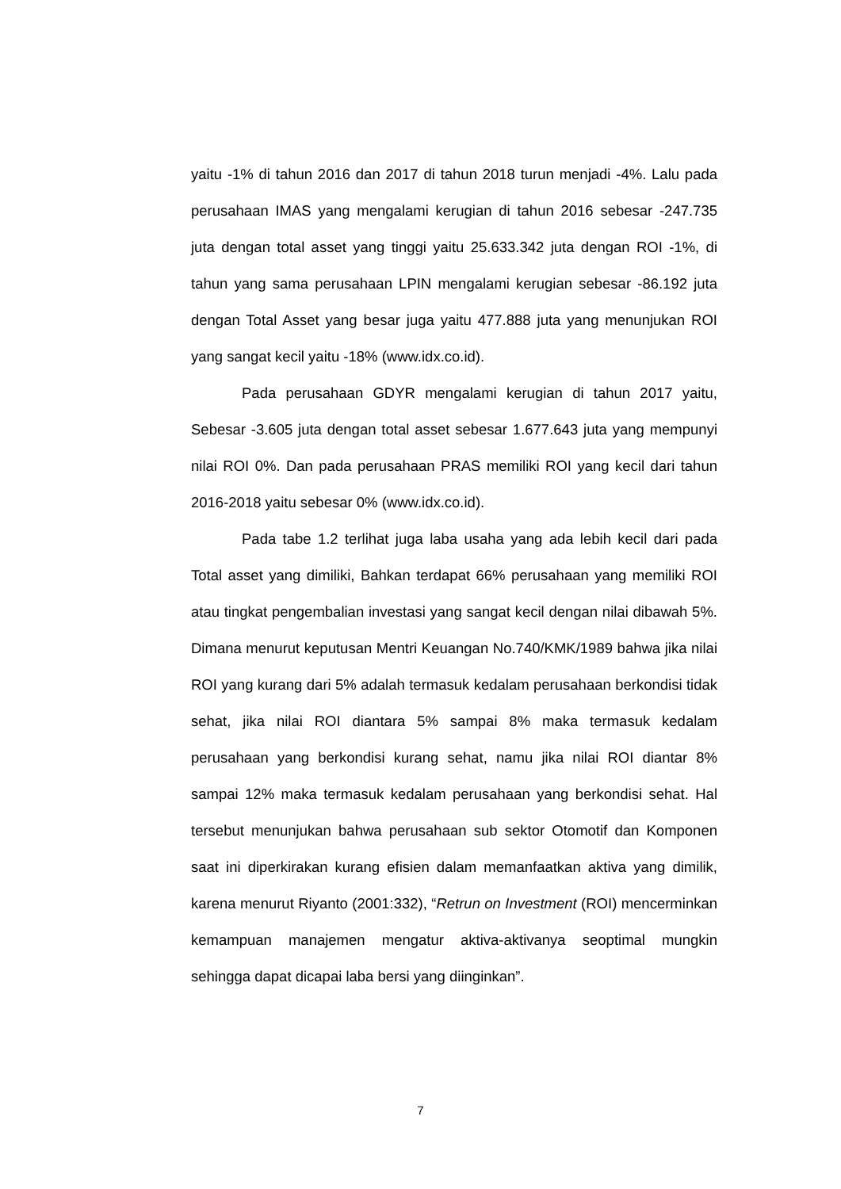yaitu -1% di tahun 2016 dan 2017 di tahun 2018 turun menjadi -4%. Lalu pada perusahaan IMAS yang mengalami kerugian di tahun 2016 sebesar -247.735 juta dengan total asset yang tinggi yaitu 25.633.342 juta dengan ROI -1%, di tahun yang sama perusahaan LPIN mengalami kerugian sebesar -86.192 juta dengan Total Asset yang besar juga yaitu 477.888 juta yang menunjukan ROI yang sangat kecil yaitu -18% (www.idx.co.id).
Pada perusahaan GDYR mengalami kerugian di tahun 2017 yaitu, Sebesar -3.605 juta dengan total asset sebesar 1.677.643 juta yang mempunyi nilai ROI 0%. Dan pada perusahaan PRAS memiliki ROI yang kecil dari tahun 2016-2018 yaitu sebesar 0% (www.idx.co.id).
Pada tabe 1.2 terlihat juga laba usaha yang ada lebih kecil dari pada Total asset yang dimiliki, Bahkan terdapat 66% perusahaan yang memiliki ROI atau tingkat pengembalian investasi yang sangat kecil dengan nilai dibawah 5%. Dimana menurut keputusan Mentri Keuangan No.740/KMK/1989 bahwa jika nilai ROI yang kurang dari 5% adalah termasuk kedalam perusahaan berkondisi tidak sehat, jika nilai ROI diantara 5% sampai 8% maka termasuk kedalam perusahaan yang berkondisi kurang sehat, namu jika nilai ROI diantar 8% sampai 12% maka termasuk kedalam perusahaan yang berkondisi sehat. Hal tersebut menunjukan bahwa perusahaan sub sektor Otomotif dan Komponen saat ini diperkirakan kurang efisien dalam memanfaatkan aktiva yang dimilik, karena menurut Riyanto (2001:332), “Retrun on Investment (ROI) mencerminkan kemampuan manajemen mengatur aktiva-aktivanya seoptimal mungkin sehingga dapat dicapai laba bersi yang diinginkan”.
7